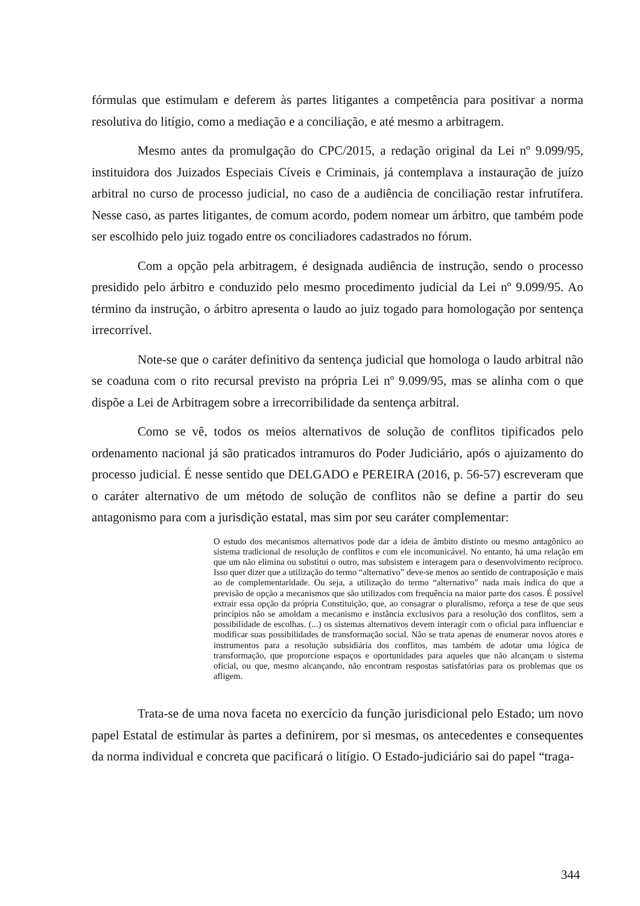fórmulas que estimulam e deferem às partes litigantes a competência para positivar a norma resolutiva do litígio, como a mediação e a conciliação, e até mesmo a arbitragem.
Mesmo antes da promulgação do CPC/2015, a redação original da Lei nº 9.099/95, instituidora dos Juizados Especiais Cíveis e Criminais, já contemplava a instauração de juízo arbitral no curso de processo judicial, no caso de a audiência de conciliação restar infrutífera. Nesse caso, as partes litigantes, de comum acordo, podem nomear um árbitro, que também pode ser escolhido pelo juiz togado entre os conciliadores cadastrados no fórum.
Com a opção pela arbitragem, é designada audiência de instrução, sendo o processo presidido pelo árbitro e conduzido pelo mesmo procedimento judicial da Lei nº 9.099/95. Ao término da instrução, o árbitro apresenta o laudo ao juiz togado para homologação por sentença irrecorrível.
Note-se que o caráter definitivo da sentença judicial que homologa o laudo arbitral não se coaduna com o rito recursal previsto na própria Lei nº 9.099/95, mas se alinha com o que dispõe a Lei de Arbitragem sobre a irrecorribilidade da sentença arbitral.
Como se vê, todos os meios alternativos de solução de conflitos tipificados pelo ordenamento nacional já são praticados intramuros do Poder Judiciário, após o ajuizamento do processo judicial. É nesse sentido que DELGADO e PEREIRA (2016, p. 56-57) escreveram que o caráter alternativo de um método de solução de conflitos não se define a partir do seu antagonismo para com a jurisdição estatal, mas sim por seu caráter complementar:
O estudo dos mecanismos alternativos pode dar a ideia de âmbito distinto ou mesmo antagônico ao sistema tradicional de resolução de conflitos e com ele incomunicável. No entanto, há uma relação em que um não elimina ou substitui o outro, mas subsistem e interagem para o desenvolvimento recíproco. Isso quer dizer que a utilização do termo “alternativo” deve-se menos ao sentido de contraposição e mais ao de complementaridade. Ou seja, a utilização do termo “alternativo” nada mais indica do que a previsão de opção a mecanismos que são utilizados com frequência na maior parte dos casos. É possível extrair essa opção da própria Constituição, que, ao consagrar o pluralismo, reforça a tese de que seus princípios não se amoldam a mecanismo e instância exclusivos para a resolução dos conflitos, sem a possibilidade de escolhas. (...) os sistemas alternativos devem interagir com o oficial para influenciar e modificar suas possibilidades de transformação social. Não se trata apenas de enumerar novos atores e instrumentos para a resolução subsidiária dos conflitos, mas também de adotar uma lógica de transformação, que proporcione espaços e oportunidades para aqueles que não alcançam o sistema oficial, ou que, mesmo alcançando, não encontram respostas satisfatórias para os problemas que os afligem.
Trata-se de uma nova faceta no exercício da função jurisdicional pelo Estado; um novo papel Estatal de estimular às partes a definirem, por si mesmas, os antecedentes e consequentes da norma individual e concreta que pacificará o litígio. O Estado-judiciário sai do papel “traga-
344